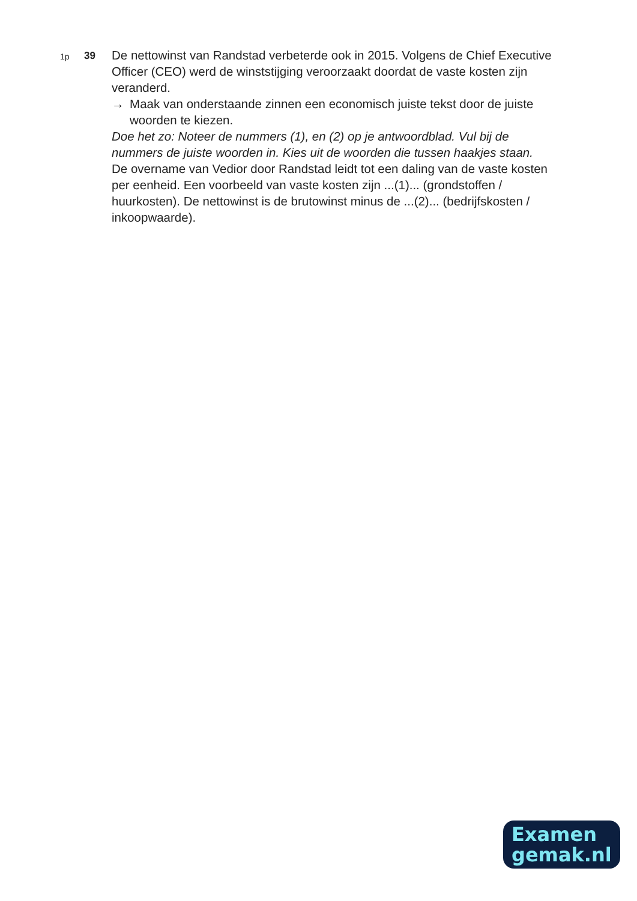1p
39
De nettowinst van Randstad verbeterde ook in 2015. Volgens de Chief Executive Officer (CEO) werd de winststijging veroorzaakt doordat de vaste kosten zijn veranderd.
→ Maak van onderstaande zinnen een economisch juiste tekst door de juiste woorden te kiezen.
Doe het zo: Noteer de nummers (1), en (2) op je antwoordblad. Vul bij de nummers de juiste woorden in. Kies uit de woorden die tussen haakjes staan.
De overname van Vedior door Randstad leidt tot een daling van de vaste kosten per eenheid. Een voorbeeld van vaste kosten zijn ...(1)... (grondstoffen / huurkosten). De nettowinst is de brutowinst minus de ...(2)... (bedrijfskosten / inkoopwaarde).
Examen
gemak.nl